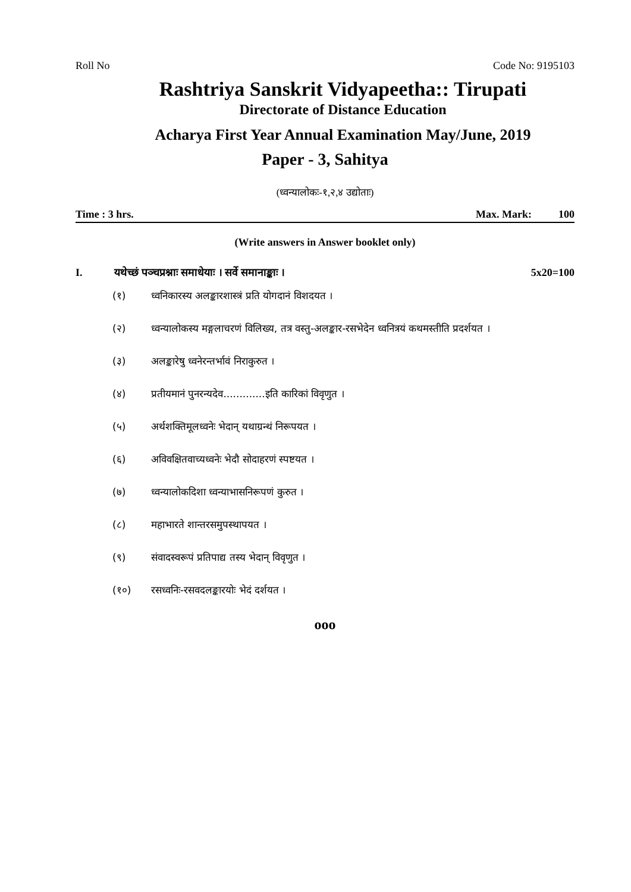Roll No Code No: 9195103
Rashtriya Sanskrit Vidyapeetha:: Tirupati
Directorate of Distance Education
Acharya First Year Annual Examination May/June, 2019
Paper - 3, Sahitya
(ध्वन्यालोकः-१,२,४ उद्योताः)
Time : 3 hrs. Max. Mark: 100
(Write answers in Answer booklet only)
I. यथेच्छं पञ्चप्रश्नाः समाधेयाः । सर्वे समानाङ्काः । 5x20=100
(१) ध्वनिकारस्य अलङ्कारशास्त्रं प्रति योगदानं विशदयत ।
(२) ध्वन्यालोकस्य मङ्गलाचरणं विलिख्य, तत्र वस्तु-अलङ्कार-रसभेदेन ध्वनित्रयं कथमस्तीति प्रदर्शयत ।
(३) अलङ्कारेषु ध्वनेरन्तर्भावं निराकुरुत ।
(४) प्रतीयमानं पुनरन्यदेव.............इति कारिकां विवृणुत ।
(५) अर्थशक्तिमूलध्वनेः भेदान् यथाग्रन्थं निरूपयत ।
(६) अविवक्षितवाच्यध्वनेः भेदौ सोदाहरणं स्पष्टयत ।
(७) ध्वन्यालोकदिशा ध्वन्याभासनिरूपणं कुरुत ।
(८) महाभारते शान्तरसमुपस्थापयत ।
(९) संवादस्वरूपं प्रतिपाद्य तस्य भेदान् विवृणुत ।
(१०) रसध्वनिः-रसवदलङ्कारयोः भेदं दर्शयत ।
ooo